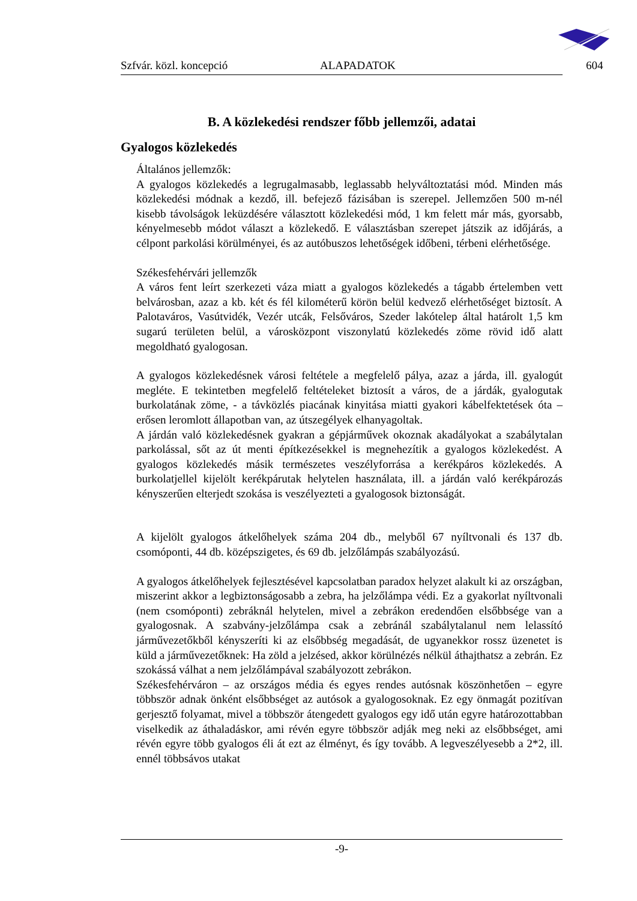Szfvár. közl. koncepció ALAPADATOK 604
B. A közlekedési rendszer főbb jellemzői, adatai
Gyalogos közlekedés
Általános jellemzők:
A gyalogos közlekedés a legrugalmasabb, leglassabb helyváltoztatási mód. Minden más közlekedési módnak a kezdő, ill. befejező fázisában is szerepel. Jellemzően 500 m-nél kisebb távolságok leküzdésére választott közlekedési mód, 1 km felett már más, gyorsabb, kényelmesebb módot választ a közlekedő. E választásban szerepet játszik az időjárás, a célpont parkolási körülményei, és az autóbuszos lehetőségek időbeni, térbeni elérhetősége.
Székesfehérvári jellemzők
A város fent leírt szerkezeti váza miatt a gyalogos közlekedés a tágabb értelemben vett belvárosban, azaz a kb. két és fél kilométerű körön belül kedvező elérhetőséget biztosít. A Palotaváros, Vasútvidék, Vezér utcák, Felsőváros, Szeder lakótelep által határolt 1,5 km sugarú területen belül, a városközpont viszonylatú közlekedés zöme rövid idő alatt megoldható gyalogosan.
A gyalogos közlekedésnek városi feltétele a megfelelő pálya, azaz a járda, ill. gyalogút megléte. E tekintetben megfelelő feltételeket biztosít a város, de a járdák, gyalogutak burkolatának zöme, - a távközlés piacának kinyitása miatti gyakori kábelfektetések óta – erősen leromlott állapotban van, az útszegélyek elhanyagoltak.
A járdán való közlekedésnek gyakran a gépjárművek okoznak akadályokat a szabálytalan parkolással, sőt az út menti építkezésekkel is megnehezítik a gyalogos közlekedést. A gyalogos közlekedés másik természetes veszélyforrása a kerékpáros közlekedés. A burkolatjellel kijelölt kerékpárutak helytelen használata, ill. a járdán való kerékpározás kényszerűen elterjedt szokása is veszélyezteti a gyalogosok biztonságát.
A kijelölt gyalogos átkelőhelyek száma 204 db., melyből 67 nyíltvonali és 137 db. csomóponti, 44 db. középszigetes, és 69 db. jelzőlámpás szabályozású.
A gyalogos átkelőhelyek fejlesztésével kapcsolatban paradox helyzet alakult ki az országban, miszerint akkor a legbiztonságosabb a zebra, ha jelzőlámpa védi. Ez a gyakorlat nyíltvonali (nem csomóponti) zebráknál helytelen, mivel a zebrákon eredendően elsőbbsége van a gyalogosnak. A szabvány-jelzőlámpa csak a zebránál szabálytalanul nem lelassító járművezetőkből kényszeríti ki az elsőbbség megadását, de ugyanekkor rossz üzenetet is küld a járművezetőknek: Ha zöld a jelzésed, akkor körülnézés nélkül áthajthatsz a zebrán. Ez szokássá válhat a nem jelzőlámpával szabályozott zebrákon.
Székesfehérváron – az országos média és egyes rendes autósnak köszönhetően – egyre többször adnak önként elsőbbséget az autósok a gyalogosoknak. Ez egy önmagát pozitívan gerjesztő folyamat, mivel a többször átengedett gyalogos egy idő után egyre határozottabban viselkedik az áthaladáskor, ami révén egyre többször adják meg neki az elsőbbséget, ami révén egyre több gyalogos éli át ezt az élményt, és így tovább. A legveszélyesebb a 2*2, ill. ennél többsávos utakat
-9-